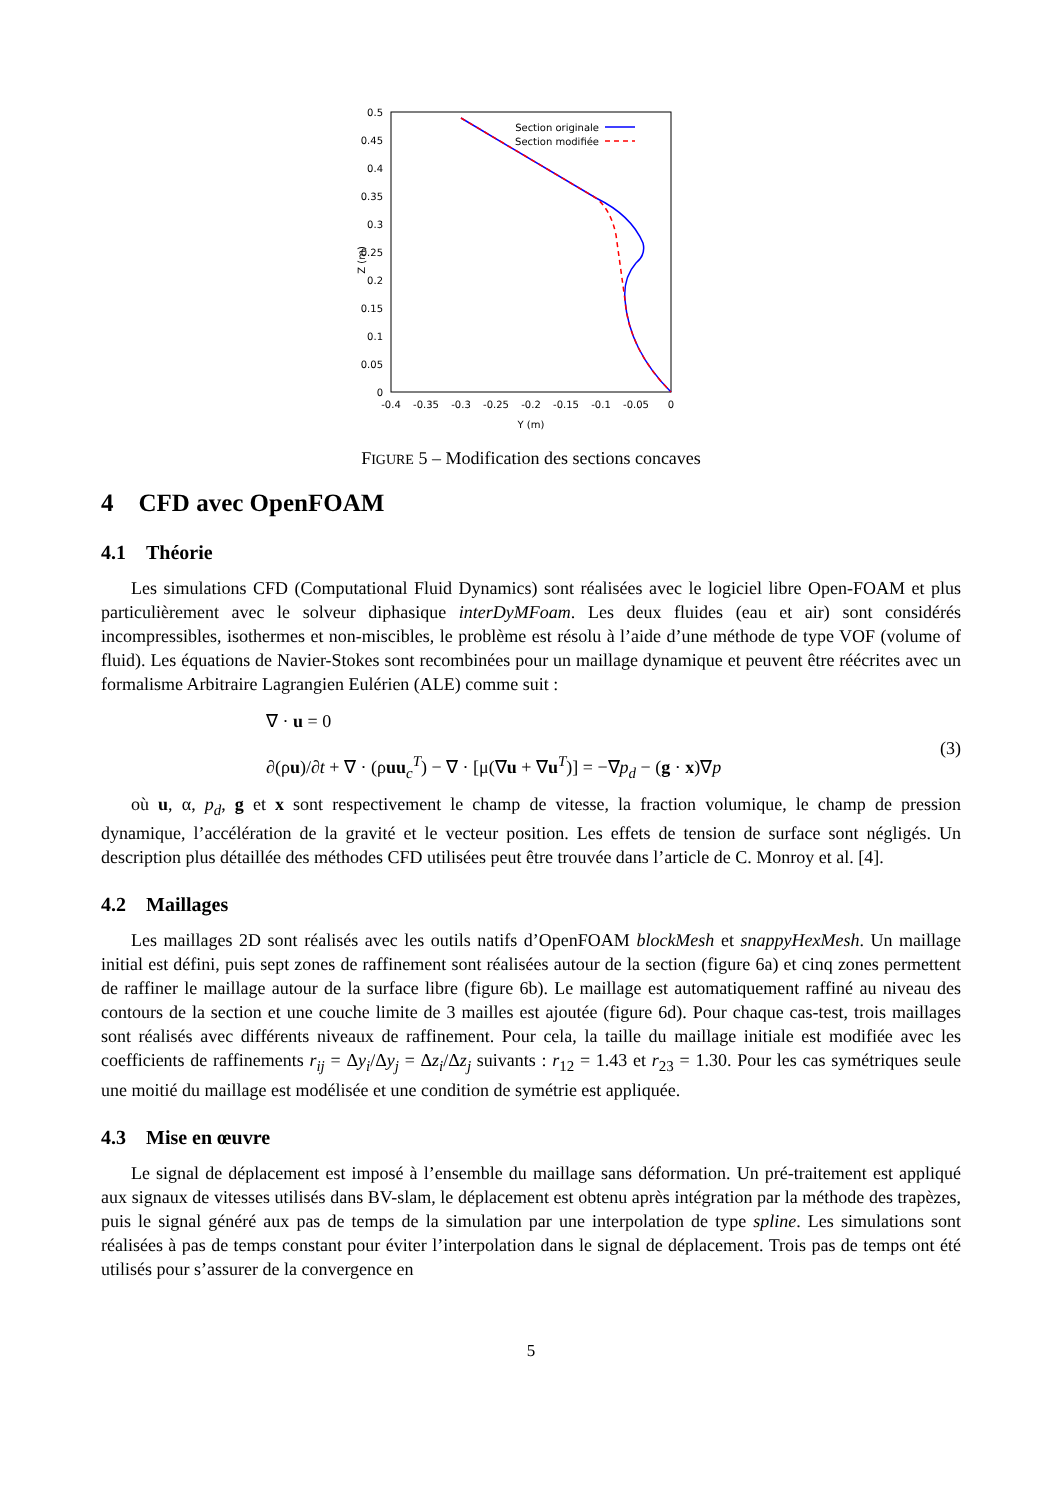0
0.05
0.1
0.15
0.2
0.25
0.3
0.35
0.4
0.45
0.5
-0.4
-0.35
-0.3
-0.25
-0.2
-0.15
-0.1
-0.05
0
Y (m)
Z (m)
Section originale
Section modifiée
FIGURE 5 – Modification des sections concaves
4 CFD avec OpenFOAM
4.1 Théorie
Les simulations CFD (Computational Fluid Dynamics) sont réalisées avec le logiciel libre Open-FOAM et plus particulièrement avec le solveur diphasique interDyMFoam. Les deux fluides (eau et air) sont considérés incompressibles, isothermes et non-miscibles, le problème est résolu à l’aide d’une méthode de type VOF (volume of fluid). Les équations de Navier-Stokes sont recombinées pour un maillage dynamique et peuvent être réécrites avec un formalisme Arbitraire Lagrangien Eulérien (ALE) comme suit :
∇ · u = 0
∂(ρu)/∂t + ∇ · (ρuu<sub>c</sub><sup>T</sup>) − ∇ · [μ(∇u + ∇u<sup>T</sup>)] = −∇p<sub>d</sub> − (g · x)∇p
(3)
où u, α, p<sub>d</sub>, g et x sont respectivement le champ de vitesse, la fraction volumique, le champ de pression dynamique, l’accélération de la gravité et le vecteur position. Les effets de tension de surface sont négligés. Un description plus détaillée des méthodes CFD utilisées peut être trouvée dans l’article de C. Monroy et al. [4].
4.2 Maillages
Les maillages 2D sont réalisés avec les outils natifs d’OpenFOAM blockMesh et snappyHexMesh. Un maillage initial est défini, puis sept zones de raffinement sont réalisées autour de la section (figure 6a) et cinq zones permettent de raffiner le maillage autour de la surface libre (figure 6b). Le maillage est automatiquement raffiné au niveau des contours de la section et une couche limite de 3 mailles est ajoutée (figure 6d). Pour chaque cas-test, trois maillages sont réalisés avec différents niveaux de raffinement. Pour cela, la taille du maillage initiale est modifiée avec les coefficients de raffinements r<sub>ij</sub> = Δy<sub>i</sub>/Δy<sub>j</sub> = Δz<sub>i</sub>/Δz<sub>j</sub> suivants : r<sub>12</sub> = 1.43 et r<sub>23</sub> = 1.30. Pour les cas symétriques seule une moitié du maillage est modélisée et une condition de symétrie est appliquée.
4.3 Mise en œuvre
Le signal de déplacement est imposé à l’ensemble du maillage sans déformation. Un pré-traitement est appliqué aux signaux de vitesses utilisés dans BV-slam, le déplacement est obtenu après intégration par la méthode des trapèzes, puis le signal généré aux pas de temps de la simulation par une interpolation de type spline. Les simulations sont réalisées à pas de temps constant pour éviter l’interpolation dans le signal de déplacement. Trois pas de temps ont été utilisés pour s’assurer de la convergence en
5